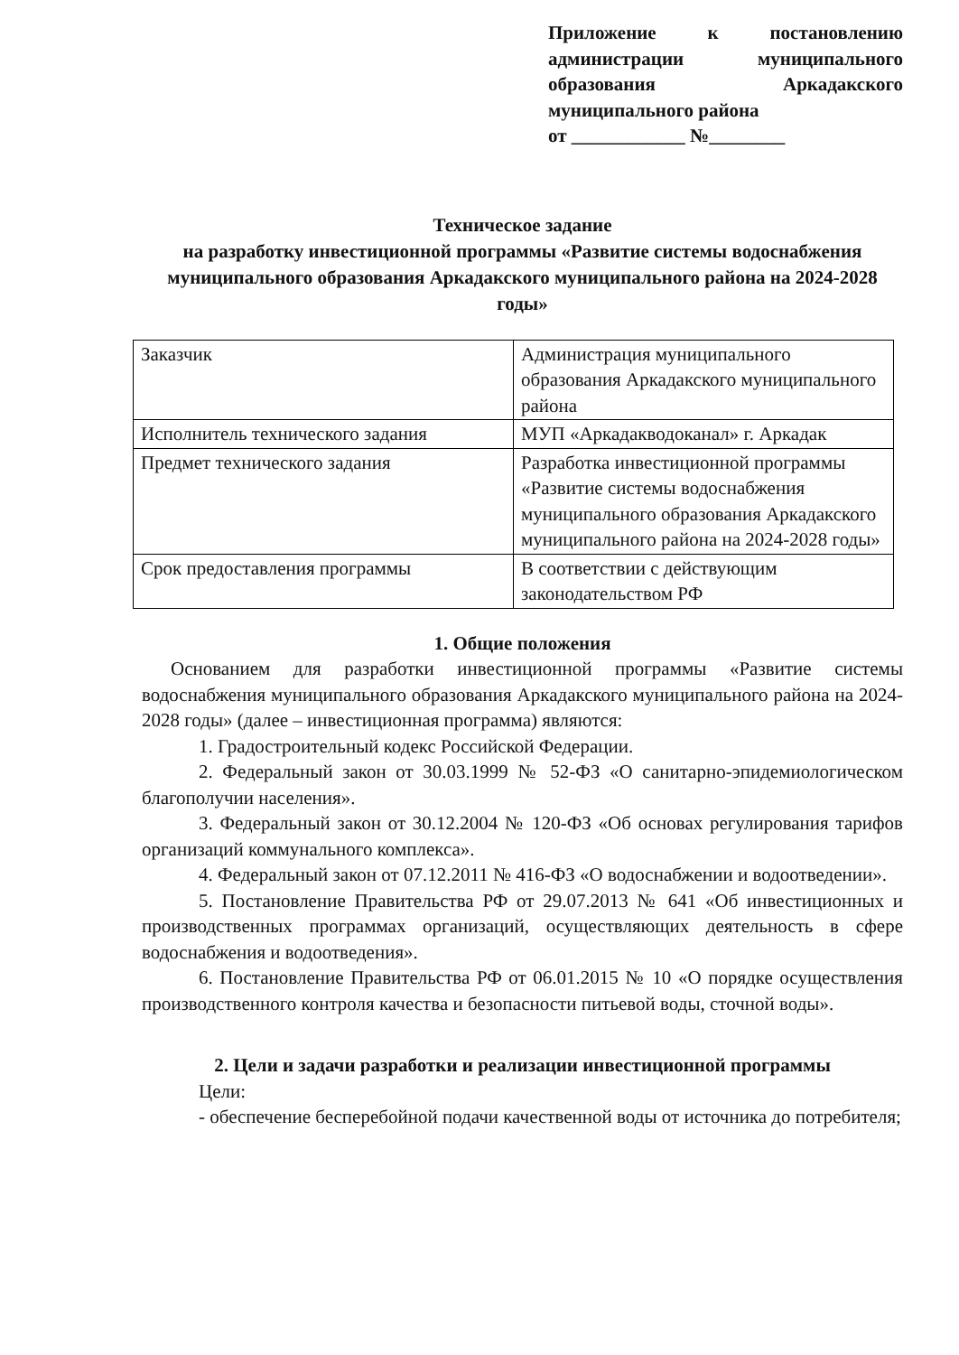Приложение к постановлению администрации муниципального образования Аркадакского муниципального района
от ____________ №________
Техническое задание
на разработку инвестиционной программы «Развитие системы водоснабжения муниципального образования Аркадакского муниципального района на 2024-2028 годы»
| Заказчик | Администрация муниципального образования Аркадакского муниципального района |
| Исполнитель технического задания | МУП «Аркадакводоканал» г. Аркадак |
| Предмет технического задания | Разработка инвестиционной программы «Развитие системы водоснабжения муниципального образования Аркадакского муниципального района на 2024-2028 годы» |
| Срок предоставления программы | В соответствии с действующим законодательством РФ |
1. Общие положения
Основанием для разработки инвестиционной программы «Развитие системы водоснабжения муниципального образования Аркадакского муниципального района на 2024-2028 годы» (далее – инвестиционная программа) являются:
1. Градостроительный кодекс Российской Федерации.
2. Федеральный закон от 30.03.1999 № 52-ФЗ «О санитарно-эпидемиологическом благополучии населения».
3. Федеральный закон от 30.12.2004 № 120-ФЗ «Об основах регулирования тарифов организаций коммунального комплекса».
4. Федеральный закон от 07.12.2011 № 416-ФЗ «О водоснабжении и водоотведении».
5. Постановление Правительства РФ от 29.07.2013 № 641 «Об инвестиционных и производственных программах организаций, осуществляющих деятельность в сфере водоснабжения и водоотведения».
6. Постановление Правительства РФ от 06.01.2015 № 10 «О порядке осуществления производственного контроля качества и безопасности питьевой воды, сточной воды».
2. Цели и задачи разработки и реализации инвестиционной программы
Цели:
- обеспечение бесперебойной подачи качественной воды от источника до потребителя;